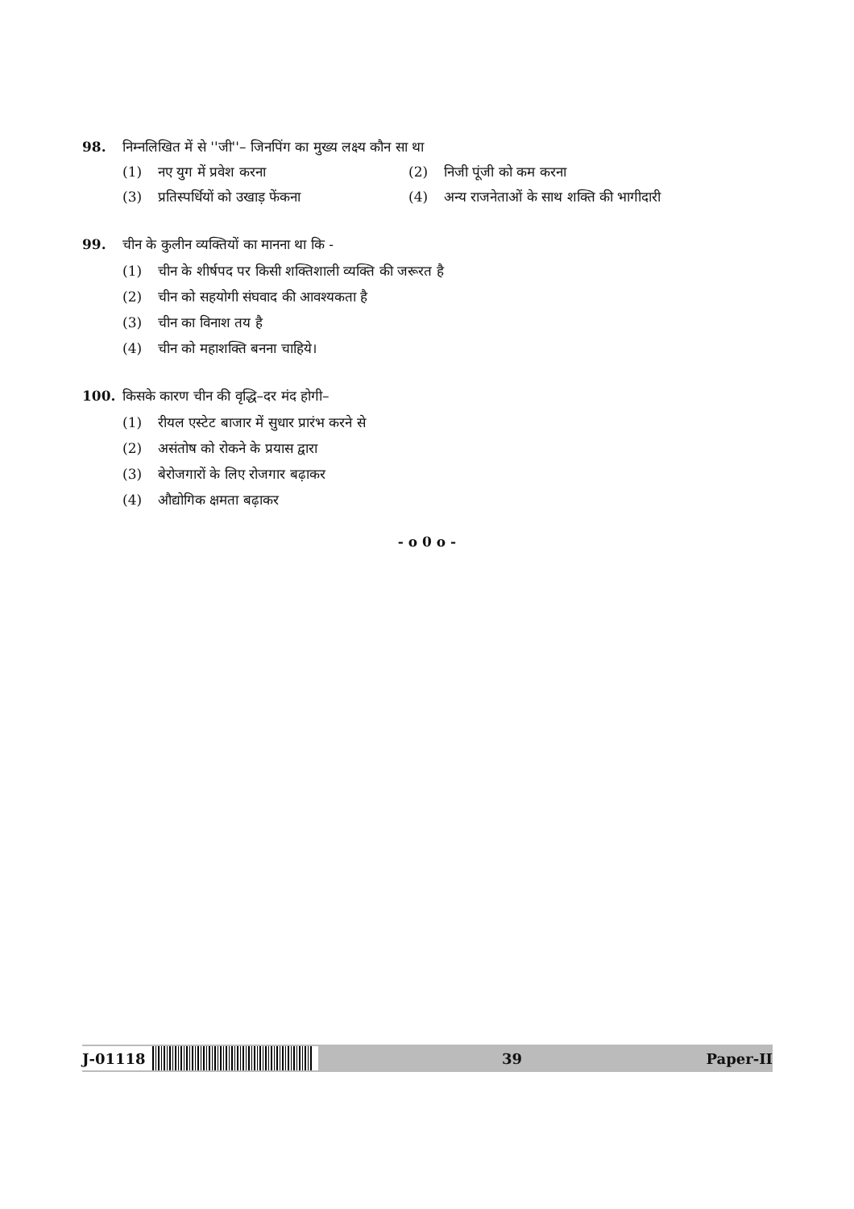98. निम्नलिखित में से ''जी''– जिनपिंग का मुख्य लक्ष्य कौन सा था
(1) नए युग में प्रवेश करना (2) निजी पूंजी को कम करना
(3) प्रतिस्पर्धियों को उखाड़ फेंकना
(4) अन्य राजनेताओं के साथ शक्ति की भागीदारी
99. चीन के कुलीन व्यक्तियों का मानना था कि -
(1) चीन के शीर्षपद पर किसी शक्तिशाली व्यक्ति की जरूरत है
(2) चीन को सहयोगी संघवाद की आवश्यकता है
(3) चीन का विनाश तय है
(4) चीन को महाशक्ति बनना चाहिये।
100. किसके कारण चीन की वृद्धि–दर मंद होगी–
(1) रीयल एस्टेट बाजार में सुधार प्रारंभ करने से
(2) असंतोष को रोकने के प्रयास द्वारा
(3) बेरोजगारों के लिए रोजगार बढ़ाकर
(4) औद्योगिक क्षमता बढ़ाकर
- o 0 o -
J-01118 39 Paper-II